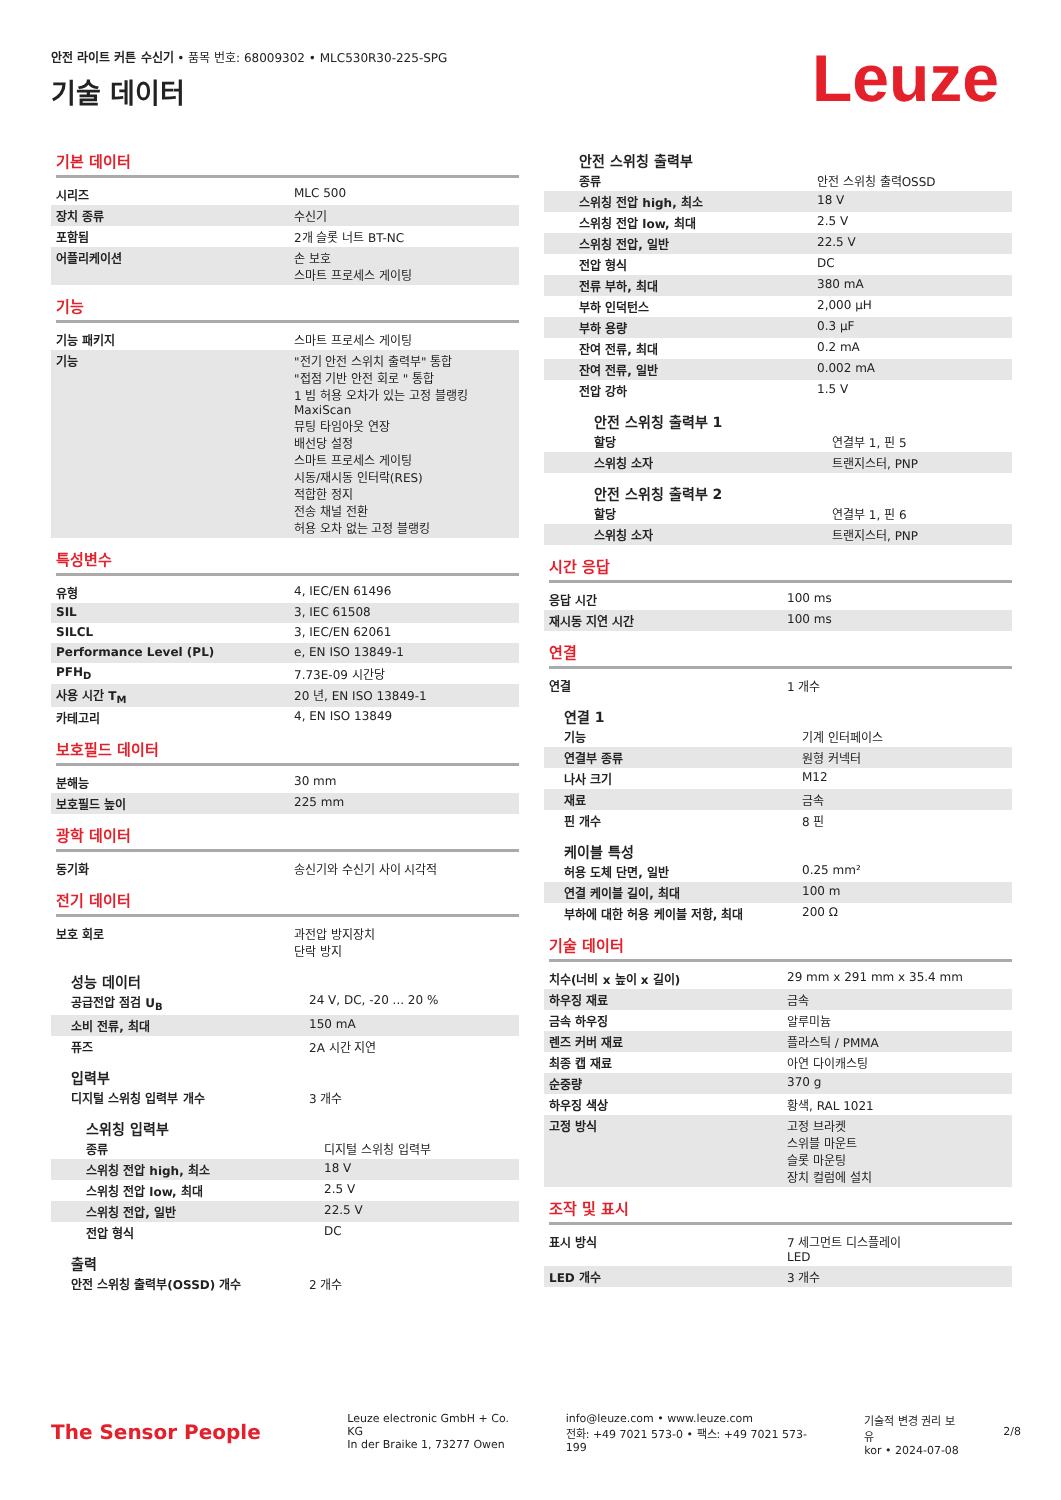안전 라이트 커튼 수신기 • 품목 번호: 68009302 • MLC530R30-225-SPG
기술 데이터 Leuze
기본 데이터
| 시리즈 | MLC 500 |
| 장치 종류 | 수신기 |
| 포함됨 | 2개 슬롯 너트 BT-NC |
| 어플리케이션 | 손 보호 스마트 프로세스 게이팅 |
기능
| 기능 패키지 | 스마트 프로세스 게이팅 |
| 기능 | "전기 안전 스위치 출력부" 통합 "접점 기반 안전 회로 " 통합 1 빔 허용 오차가 있는 고정 블랭킹 MaxiScan 뮤팅 타임아웃 연장 배선당 설정 스마트 프로세스 게이팅 시동/재시동 인터락(RES) 적합한 정지 전송 채널 전환 허용 오차 없는 고정 블랭킹 |
특성변수
| 유형 | 4, IEC/EN 61496 |
| SIL | 3, IEC 61508 |
| SILCL | 3, IEC/EN 62061 |
| Performance Level (PL) | e, EN ISO 13849-1 |
| PFH<sub>D</sub> | 7.73E-09 시간당 |
| 사용 시간 T<sub>M</sub> | 20 년, EN ISO 13849-1 |
| 카테고리 | 4, EN ISO 13849 |
보호필드 데이터
| 분해능 | 30 mm |
| 보호필드 높이 | 225 mm |
광학 데이터
| 동기화 | 송신기와 수신기 사이 시각적 |
전기 데이터
| 보호 회로 | 과전압 방지장치 단락 방지 |
성능 데이터
| 공급전압 점검 U<sub>B</sub> | 24 V, DC, -20 ... 20 % |
| 소비 전류, 최대 | 150 mA |
| 퓨즈 | 2A 시간 지연 |
입력부
| 디지털 스위칭 입력부 개수 | 3 개수 |
스위칭 입력부
| 종류 | 디지털 스위칭 입력부 |
| 스위칭 전압 high, 최소 | 18 V |
| 스위칭 전압 low, 최대 | 2.5 V |
| 스위칭 전압, 일반 | 22.5 V |
| 전압 형식 | DC |
출력
| 안전 스위칭 출력부(OSSD) 개수 | 2 개수 |
안전 스위칭 출력부
| 종류 | 안전 스위칭 출력OSSD |
| 스위칭 전압 high, 최소 | 18 V |
| 스위칭 전압 low, 최대 | 2.5 V |
| 스위칭 전압, 일반 | 22.5 V |
| 전압 형식 | DC |
| 전류 부하, 최대 | 380 mA |
| 부하 인덕턴스 | 2,000 µH |
| 부하 용량 | 0.3 µF |
| 잔여 전류, 최대 | 0.2 mA |
| 잔여 전류, 일반 | 0.002 mA |
| 전압 강하 | 1.5 V |
안전 스위칭 출력부 1
| 할당 | 연결부 1, 핀 5 |
| 스위칭 소자 | 트랜지스터, PNP |
안전 스위칭 출력부 2
| 할당 | 연결부 1, 핀 6 |
| 스위칭 소자 | 트랜지스터, PNP |
시간 응답
| 응답 시간 | 100 ms |
| 재시동 지연 시간 | 100 ms |
연결
| 연결 | 1 개수 |
연결 1
| 기능 | 기계 인터페이스 |
| 연결부 종류 | 원형 커넥터 |
| 나사 크기 | M12 |
| 재료 | 금속 |
| 핀 개수 | 8 핀 |
케이블 특성
| 허용 도체 단면, 일반 | 0.25 mm² |
| 연결 케이블 길이, 최대 | 100 m |
| 부하에 대한 허용 케이블 저항, 최대 | 200 Ω |
기술 데이터
| 치수(너비 x 높이 x 길이) | 29 mm x 291 mm x 35.4 mm |
| 하우징 재료 | 금속 |
| 금속 하우징 | 알루미늄 |
| 렌즈 커버 재료 | 플라스틱 / PMMA |
| 최종 캡 재료 | 아연 다이캐스팅 |
| 순중량 | 370 g |
| 하우징 색상 | 황색, RAL 1021 |
| 고정 방식 | 고정 브라켓 스위블 마운트 슬롯 마운팅 장치 컬럼에 설치 |
조작 및 표시
| 표시 방식 | 7 세그먼트 디스플레이 LED |
| LED 개수 | 3 개수 |
The Sensor People
Leuze electronic GmbH + Co. KG
In der Braike 1, 73277 Owen
info@leuze.com • www.leuze.com
전화: +49 7021 573-0 • 팩스: +49 7021 573-199
기술적 변경 권리 보유
kor • 2024-07-08
2/8